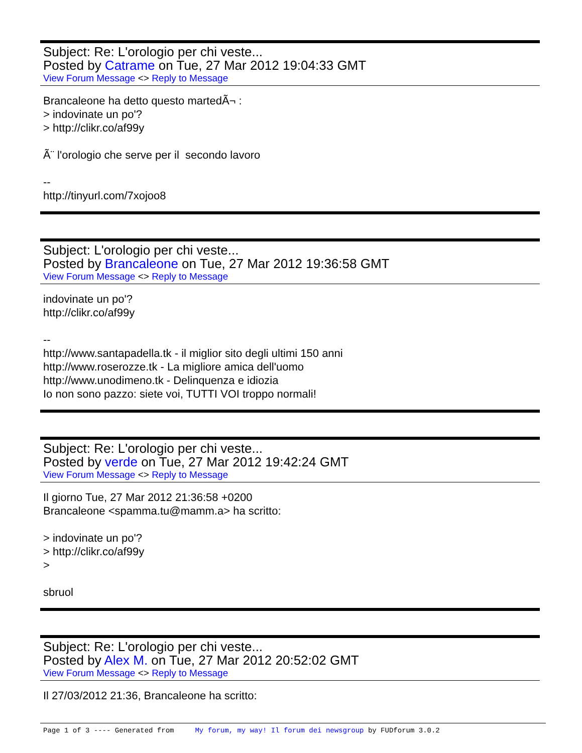Subject: Re: L'orologio per chi veste...
Posted by Catrame on Tue, 27 Mar 2012 19:04:33 GMT
View Forum Message <> Reply to Message
Brancaleone ha detto questo martedÃ¬ : > indovinate un po'? > http://clikr.co/af99y Ã¨ l'orologio che serve per il secondo lavoro -- http://tinyurl.com/7xojoo8
Subject: L'orologio per chi veste...
Posted by Brancaleone on Tue, 27 Mar 2012 19:36:58 GMT
View Forum Message <> Reply to Message
indovinate un po'? http://clikr.co/af99y -- http://www.santapadella.tk - il miglior sito degli ultimi 150 anni http://www.roserozze.tk - La migliore amica dell'uomo http://www.unodimeno.tk - Delinquenza e idiozia Io non sono pazzo: siete voi, TUTTI VOI troppo normali!
Subject: Re: L'orologio per chi veste...
Posted by verde on Tue, 27 Mar 2012 19:42:24 GMT
View Forum Message <> Reply to Message
Il giorno Tue, 27 Mar 2012 21:36:58 +0200 Brancaleone <spamma.tu@mamm.a> ha scritto: > indovinate un po'? > http://clikr.co/af99y > sbruol
Subject: Re: L'orologio per chi veste...
Posted by Alex M. on Tue, 27 Mar 2012 20:52:02 GMT
View Forum Message <> Reply to Message
Il 27/03/2012 21:36, Brancaleone ha scritto:
Page 1 of 3 ---- Generated from My forum, my way! Il forum dei newsgroup by FUDforum 3.0.2